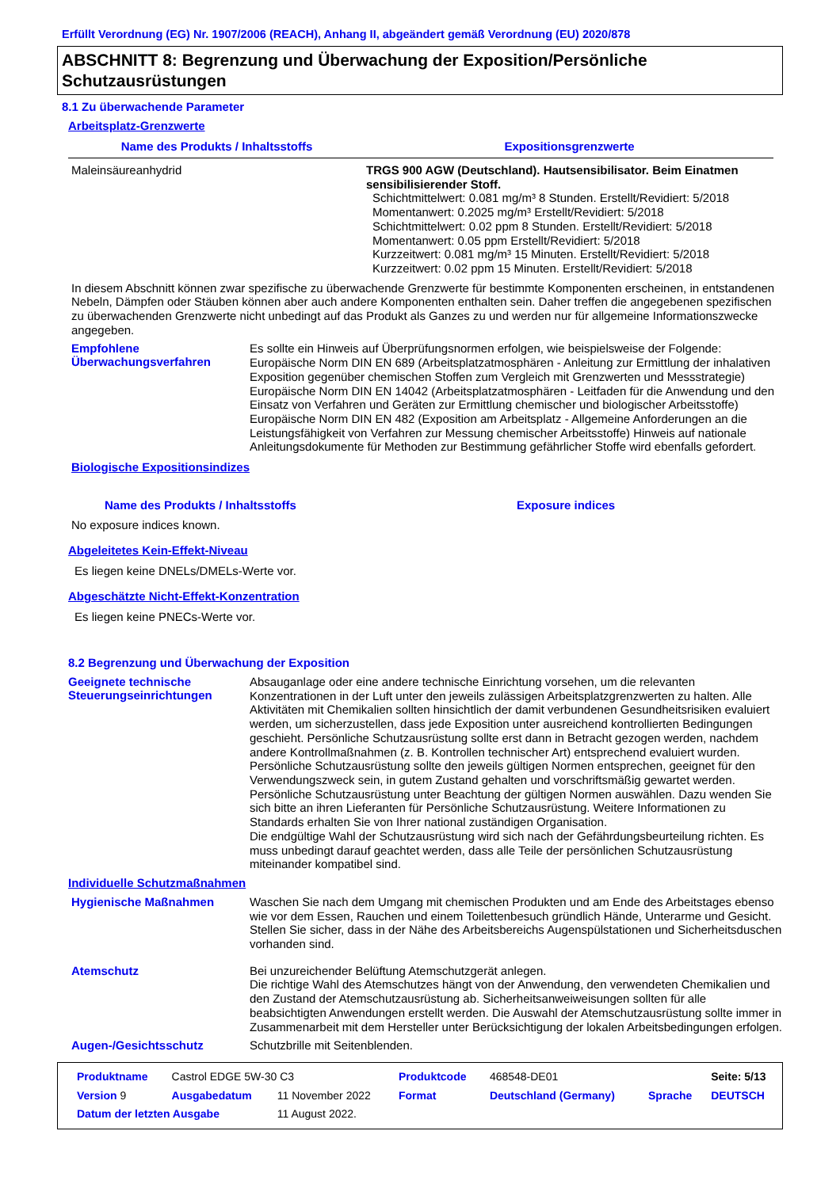Erfüllt Verordnung (EG) Nr. 1907/2006 (REACH), Anhang II, abgeändert gemäß Verordnung (EU) 2020/878
ABSCHNITT 8: Begrenzung und Überwachung der Exposition/Persönliche Schutzausrüstungen
8.1 Zu überwachende Parameter
Arbeitsplatz-Grenzwerte
| Name des Produkts / Inhaltsstoffs | Expositionsgrenzwerte |
| --- | --- |
| Maleinsäureanhydrid | TRGS 900 AGW (Deutschland). Hautsensibilisator. Beim Einatmen sensibilisierender Stoff. Schichtmittelwert: 0.081 mg/m³ 8 Stunden. Erstellt/Revidiert: 5/2018 Momentanwert: 0.2025 mg/m³ Erstellt/Revidiert: 5/2018 Schichtmittelwert: 0.02 ppm 8 Stunden. Erstellt/Revidiert: 5/2018 Momentanwert: 0.05 ppm Erstellt/Revidiert: 5/2018 Kurzzeitwert: 0.081 mg/m³ 15 Minuten. Erstellt/Revidiert: 5/2018 Kurzzeitwert: 0.02 ppm 15 Minuten. Erstellt/Revidiert: 5/2018 |
In diesem Abschnitt können zwar spezifische zu überwachende Grenzwerte für bestimmte Komponenten erscheinen, in entstandenen Nebeln, Dämpfen oder Stäuben können aber auch andere Komponenten enthalten sein. Daher treffen die angegebenen spezifischen zu überwachenden Grenzwerte nicht unbedingt auf das Produkt als Ganzes zu und werden nur für allgemeine Informationszwecke angegeben.
Empfohlene Überwachungsverfahren
Es sollte ein Hinweis auf Überprüfungsnormen erfolgen, wie beispielsweise der Folgende: Europäische Norm DIN EN 689 (Arbeitsplatzatmosphären - Anleitung zur Ermittlung der inhalativen Exposition gegenüber chemischen Stoffen zum Vergleich mit Grenzwerten und Messstrategie) Europäische Norm DIN EN 14042 (Arbeitsplatzatmosphären - Leitfaden für die Anwendung und den Einsatz von Verfahren und Geräten zur Ermittlung chemischer und biologischer Arbeitsstoffe) Europäische Norm DIN EN 482 (Exposition am Arbeitsplatz - Allgemeine Anforderungen an die Leistungsfähigkeit von Verfahren zur Messung chemischer Arbeitsstoffe) Hinweis auf nationale Anleitungsdokumente für Methoden zur Bestimmung gefährlicher Stoffe wird ebenfalls gefordert.
Biologische Expositionsindizes
Name des Produkts / Inhaltsstoffs Exposure indices
No exposure indices known.
Abgeleitetes Kein-Effekt-Niveau
Es liegen keine DNELs/DMELs-Werte vor.
Abgeschätzte Nicht-Effekt-Konzentration
Es liegen keine PNECs-Werte vor.
8.2 Begrenzung und Überwachung der Exposition
Geeignete technische Steuerungseinrichtungen
Absauganlage oder eine andere technische Einrichtung vorsehen, um die relevanten Konzentrationen in der Luft unter den jeweils zulässigen Arbeitsplatzgrenzwerten zu halten. Alle Aktivitäten mit Chemikalien sollten hinsichtlich der damit verbundenen Gesundheitsrisiken evaluiert werden, um sicherzustellen, dass jede Exposition unter ausreichend kontrollierten Bedingungen geschieht. Persönliche Schutzausrüstung sollte erst dann in Betracht gezogen werden, nachdem andere Kontrollmaßnahmen (z. B. Kontrollen technischer Art) entsprechend evaluiert wurden. Persönliche Schutzausrüstung sollte den jeweils gültigen Normen entsprechen, geeignet für den Verwendungszweck sein, in gutem Zustand gehalten und vorschriftsmäßig gewartet werden. Persönliche Schutzausrüstung unter Beachtung der gültigen Normen auswählen. Dazu wenden Sie sich bitte an ihren Lieferanten für Persönliche Schutzausrüstung. Weitere Informationen zu Standards erhalten Sie von Ihrer national zuständigen Organisation.
Die endgültige Wahl der Schutzausrüstung wird sich nach der Gefährdungsbeurteilung richten. Es muss unbedingt darauf geachtet werden, dass alle Teile der persönlichen Schutzausrüstung miteinander kompatibel sind.
Individuelle Schutzmaßnahmen
Hygienische Maßnahmen
Waschen Sie nach dem Umgang mit chemischen Produkten und am Ende des Arbeitstages ebenso wie vor dem Essen, Rauchen und einem Toilettenbesuch gründlich Hände, Unterarme und Gesicht. Stellen Sie sicher, dass in der Nähe des Arbeitsbereichs Augenspülstationen und Sicherheitsduschen vorhanden sind.
Atemschutz
Bei unzureichender Belüftung Atemschutzgerät anlegen.
Die richtige Wahl des Atemschutzes hängt von der Anwendung, den verwendeten Chemikalien und den Zustand der Atemschutzausrüstung ab. Sicherheitsanweiweisungen sollten für alle beabsichtigten Anwendungen erstellt werden. Die Auswahl der Atemschutzausrüstung sollte immer in Zusammenarbeit mit dem Hersteller unter Berücksichtigung der lokalen Arbeitsbedingungen erfolgen.
Augen-/Gesichtsschutz
Schutzbrille mit Seitenblenden.
| Produktname | Castrol EDGE 5W-30 C3 | | Produktcode | 468548-DE01 | | Seite: 5/13 |
| Version 9 | Ausgabedatum | 11 November 2022 | Format | Deutschland (Germany) | Sprache | DEUTSCH |
| Datum der letzten Ausgabe | | 11 August 2022. | | | | |